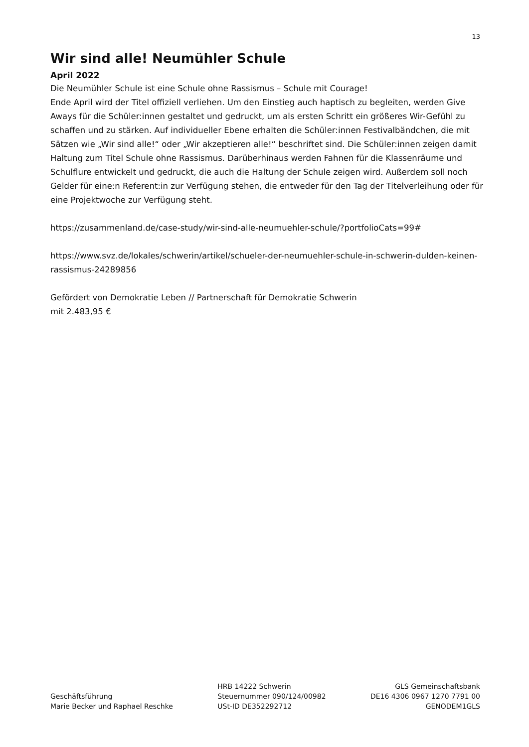13
Wir sind alle! Neumühler Schule
April 2022
Die Neumühler Schule ist eine Schule ohne Rassismus – Schule mit Courage!
Ende April wird der Titel offiziell verliehen. Um den Einstieg auch haptisch zu begleiten, werden Give Aways für die Schüler:innen gestaltet und gedruckt, um als ersten Schritt ein größeres Wir-Gefühl zu schaffen und zu stärken. Auf individueller Ebene erhalten die Schüler:innen Festivalbändchen, die mit Sätzen wie „Wir sind alle!“ oder „Wir akzeptieren alle!“ beschriftet sind. Die Schüler:innen zeigen damit Haltung zum Titel Schule ohne Rassismus. Darüberhinaus werden Fahnen für die Klassenräume und Schulflure entwickelt und gedruckt, die auch die Haltung der Schule zeigen wird. Außerdem soll noch Gelder für eine:n Referent:in zur Verfügung stehen, die entweder für den Tag der Titelverleihung oder für eine Projektwoche zur Verfügung steht.
https://zusammenland.de/case-study/wir-sind-alle-neumuehler-schule/?portfolioCats=99#
https://www.svz.de/lokales/schwerin/artikel/schueler-der-neumuehler-schule-in-schwerin-dulden-keinen-rassismus-24289856
Gefördert von Demokratie Leben // Partnerschaft für Demokratie Schwerin
mit 2.483,95 €
Geschäftsführung
Marie Becker und Raphael Reschke
HRB 14222 Schwerin
Steuernummer 090/124/00982
USt-ID DE352292712
GLS Gemeinschaftsbank
DE16 4306 0967 1270 7791 00
GENODEM1GLS